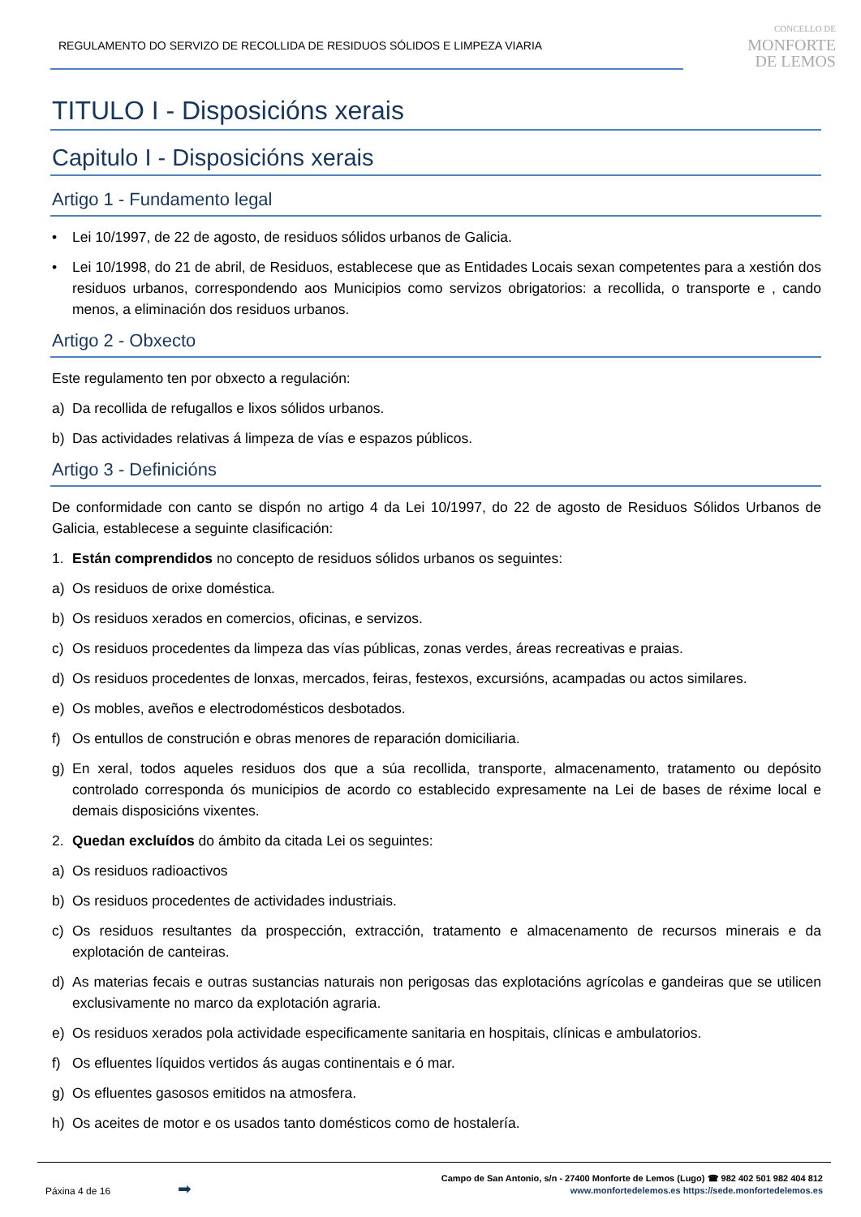REGULAMENTO DO SERVIZO DE RECOLLIDA DE RESIDUOS SÓLIDOS E LIMPEZA VIARIA
CONCELLO DE
MONFORTE
DE LEMOS
TITULO I - Disposicións xerais
Capitulo I - Disposicións xerais
Artigo 1 - Fundamento legal
• Lei 10/1997, de 22 de agosto, de residuos sólidos urbanos de Galicia.
• Lei 10/1998, do 21 de abril, de Residuos, establecese que as Entidades Locais sexan competentes para a xestión dos residuos urbanos, correspondendo aos Municipios como servizos obrigatorios: a recollida, o transporte e , cando menos, a eliminación dos residuos urbanos.
Artigo 2 - Obxecto
Este regulamento ten por obxecto a regulación:
a) Da recollida de refugallos e lixos sólidos urbanos.
b) Das actividades relativas á limpeza de vías e espazos públicos.
Artigo 3 - Definicións
De conformidade con canto se dispón no artigo 4 da Lei 10/1997, do 22 de agosto de Residuos Sólidos Urbanos de Galicia, establecese a seguinte clasificación:
1. Están comprendidos no concepto de residuos sólidos urbanos os seguintes:
a) Os residuos de orixe doméstica.
b) Os residuos xerados en comercios, oficinas, e servizos.
c) Os residuos procedentes da limpeza das vías públicas, zonas verdes, áreas recreativas e praias.
d) Os residuos procedentes de lonxas, mercados, feiras, festexos, excursións, acampadas ou actos similares.
e) Os mobles, aveños e electrodomésticos desbotados.
f) Os entullos de construción e obras menores de reparación domiciliaria.
g) En xeral, todos aqueles residuos dos que a súa recollida, transporte, almacenamento, tratamento ou depósito controlado corresponda ós municipios de acordo co establecido expresamente na Lei de bases de réxime local e demais disposicións vixentes.
2. Quedan excluídos do ámbito da citada Lei os seguintes:
a) Os residuos radioactivos
b) Os residuos procedentes de actividades industriais.
c) Os residuos resultantes da prospección, extracción, tratamento e almacenamento de recursos minerais e da explotación de canteiras.
d) As materias fecais e outras sustancias naturais non perigosas das explotacións agrícolas e gandeiras que se utilicen exclusivamente no marco da explotación agraria.
e) Os residuos xerados pola actividade especificamente sanitaria en hospitais, clínicas e ambulatorios.
f) Os efluentes líquidos vertidos ás augas continentais e ó mar.
g) Os efluentes gasosos emitidos na atmosfera.
h) Os aceites de motor e os usados tanto domésticos como de hostalería.
Páxina 4 de 16 ➡
Campo de San Antonio, s/n - 27400 Monforte de Lemos (Lugo) ☎ 982 402 501 982 404 812
www.monfortedelemos.es https://sede.monfortedelemos.es